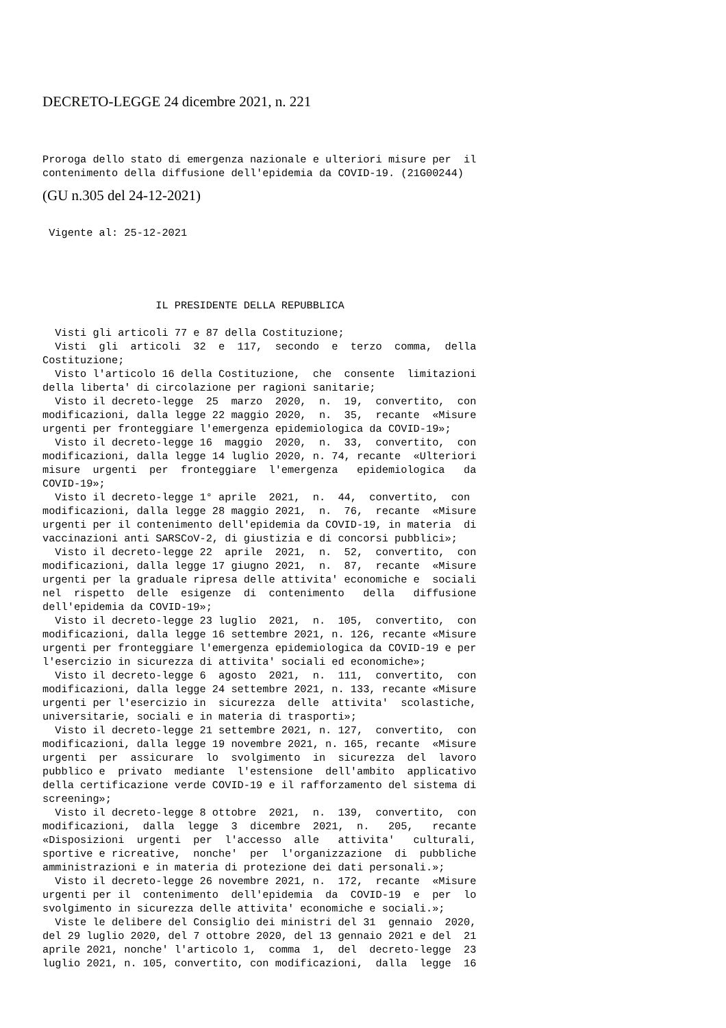DECRETO-LEGGE 24 dicembre 2021, n. 221
Proroga dello stato di emergenza nazionale e ulteriori misure per  il
contenimento della diffusione dell'epidemia da COVID-19. (21G00244)
(GU n.305 del 24-12-2021)
 Vigente al: 25-12-2021
                  IL PRESIDENTE DELLA REPUBBLICA

  Visti gli articoli 77 e 87 della Costituzione;
  Visti  gli  articoli  32  e  117,  secondo  e  terzo  comma,  della
Costituzione;
  Visto l'articolo 16 della Costituzione,  che  consente  limitazioni
della liberta' di circolazione per ragioni sanitarie;
  Visto il decreto-legge  25  marzo  2020,  n.  19,  convertito,  con
modificazioni, dalla legge 22 maggio 2020,  n.  35,  recante  «Misure
urgenti per fronteggiare l'emergenza epidemiologica da COVID-19»;
  Visto il decreto-legge 16  maggio  2020,  n.  33,  convertito,  con
modificazioni, dalla legge 14 luglio 2020, n. 74, recante  «Ulteriori
misure  urgenti  per  fronteggiare  l'emergenza   epidemiologica   da
COVID-19»;
  Visto il decreto-legge 1° aprile  2021,  n.  44,  convertito,  con
modificazioni, dalla legge 28 maggio 2021,  n.  76,  recante  «Misure
urgenti per il contenimento dell'epidemia da COVID-19, in materia  di
vaccinazioni anti SARSCoV-2, di giustizia e di concorsi pubblici»;
  Visto il decreto-legge 22  aprile  2021,  n.  52,  convertito,  con
modificazioni, dalla legge 17 giugno 2021,  n.  87,  recante  «Misure
urgenti per la graduale ripresa delle attivita' economiche e  sociali
nel  rispetto  delle  esigenze  di  contenimento   della   diffusione
dell'epidemia da COVID-19»;
  Visto il decreto-legge 23 luglio  2021,  n.  105,  convertito,  con
modificazioni, dalla legge 16 settembre 2021, n. 126, recante «Misure
urgenti per fronteggiare l'emergenza epidemiologica da COVID-19 e per
l'esercizio in sicurezza di attivita' sociali ed economiche»;
  Visto il decreto-legge 6  agosto  2021,  n.  111,  convertito,  con
modificazioni, dalla legge 24 settembre 2021, n. 133, recante «Misure
urgenti per l'esercizio in  sicurezza  delle  attivita'  scolastiche,
universitarie, sociali e in materia di trasporti»;
  Visto il decreto-legge 21 settembre 2021, n. 127,  convertito,  con
modificazioni, dalla legge 19 novembre 2021, n. 165, recante  «Misure
urgenti  per  assicurare  lo  svolgimento  in  sicurezza  del  lavoro
pubblico e  privato  mediante  l'estensione  dell'ambito  applicativo
della certificazione verde COVID-19 e il rafforzamento del sistema di
screening»;
  Visto il decreto-legge 8 ottobre  2021,  n.  139,  convertito,  con
modificazioni,  dalla  legge  3  dicembre  2021,  n.   205,   recante
«Disposizioni  urgenti  per  l'accesso  alle   attivita'   culturali,
sportive e ricreative,  nonche'  per  l'organizzazione  di  pubbliche
amministrazioni e in materia di protezione dei dati personali.»;
  Visto il decreto-legge 26 novembre 2021, n.  172,  recante  «Misure
urgenti per il  contenimento  dell'epidemia  da  COVID-19  e  per  lo
svolgimento in sicurezza delle attivita' economiche e sociali.»;
  Viste le delibere del Consiglio dei ministri del 31  gennaio  2020,
del 29 luglio 2020, del 7 ottobre 2020, del 13 gennaio 2021 e del  21
aprile 2021, nonche' l'articolo 1,  comma  1,  del  decreto-legge  23
luglio 2021, n. 105, convertito, con modificazioni,  dalla  legge  16